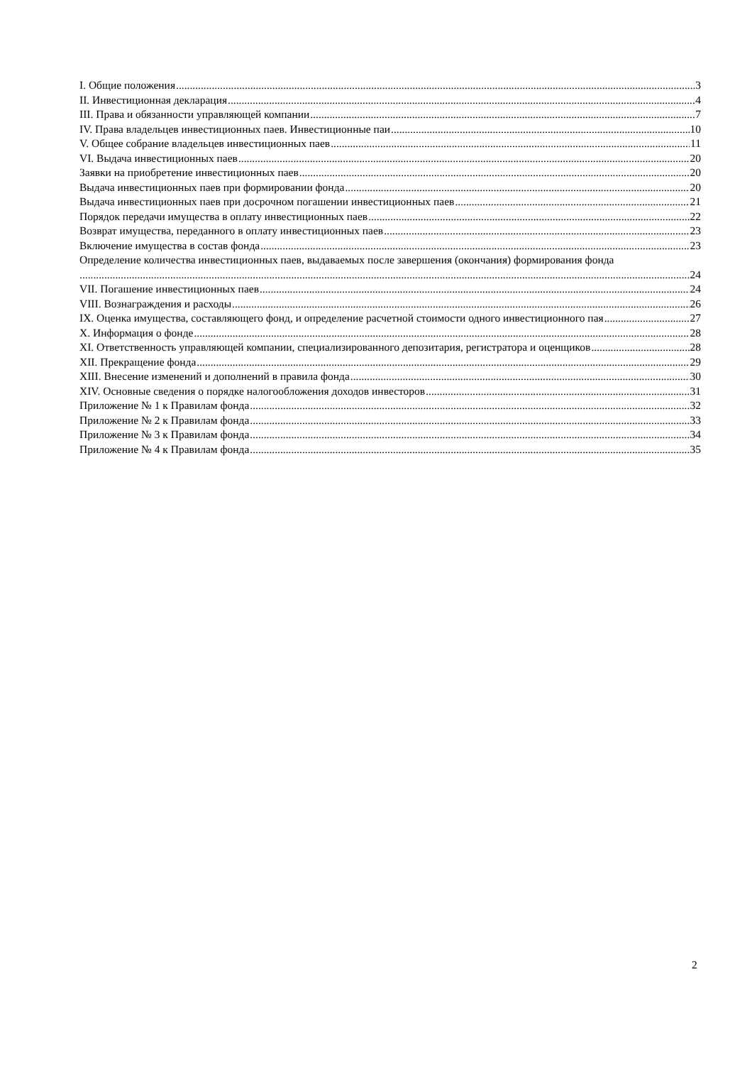I. Общие положения 3
II. Инвестиционная декларация 4
III. Права и обязанности управляющей компании 7
IV. Права владельцев инвестиционных паев. Инвестиционные паи 10
V. Общее собрание владельцев инвестиционных паев 11
VI. Выдача инвестиционных паев 20
Заявки на приобретение инвестиционных паев 20
Выдача инвестиционных паев при формировании фонда 20
Выдача инвестиционных паев при досрочном погашении инвестиционных паев 21
Порядок передачи имущества в оплату инвестиционных паев 22
Возврат имущества, переданного в оплату инвестиционных паев 23
Включение имущества в состав фонда 23
Определение количества инвестиционных паев, выдаваемых после завершения (окончания) формирования фонда
24
VII. Погашение инвестиционных паев 24
VIII. Вознаграждения и расходы 26
IX. Оценка имущества, составляющего фонд, и определение расчетной стоимости одного инвестиционного пая 27
X. Информация о фонде 28
XI. Ответственность управляющей компании, специализированного депозитария, регистратора и оценщиков 28
XII. Прекращение фонда 29
XIII. Внесение изменений и дополнений в правила фонда 30
XIV. Основные сведения о порядке налогообложения доходов инвесторов 31
Приложение № 1 к Правилам фонда 32
Приложение № 2 к Правилам фонда 33
Приложение № 3 к Правилам фонда 34
Приложение № 4 к Правилам фонда 35
2